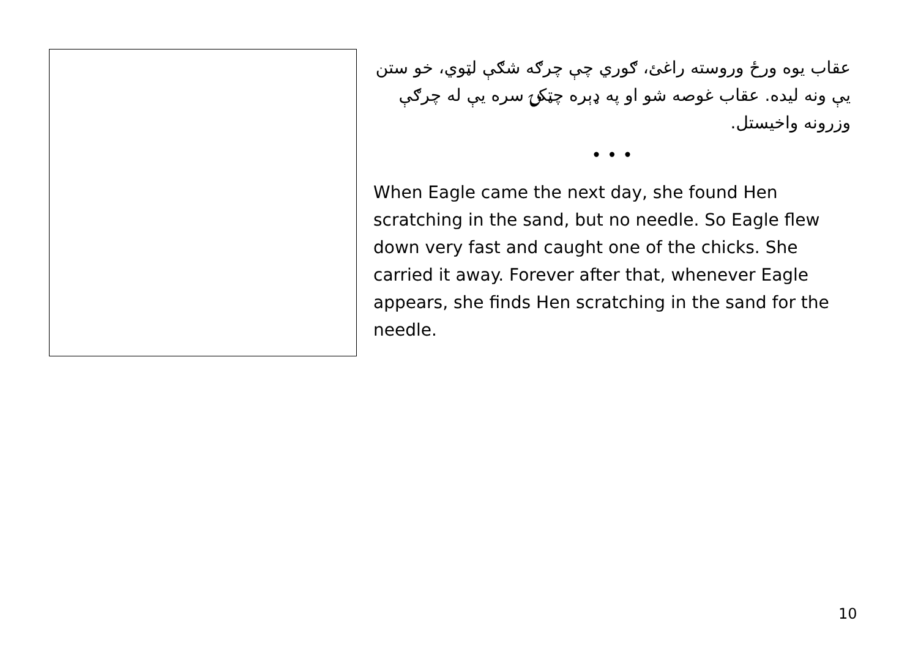عقاب یوه ورځ وروسته راغئ، ګوري چې چرګه شګې لټوي، خو ستن یې ونه لیده. عقاب غوصه شو او په ډېره چټکۍ سره یې له چرګې وزرونه واخیستل.
• • •
When Eagle came the next day, she found Hen scratching in the sand, but no needle. So Eagle flew down very fast and caught one of the chicks. She carried it away. Forever after that, whenever Eagle appears, she finds Hen scratching in the sand for the needle.
10